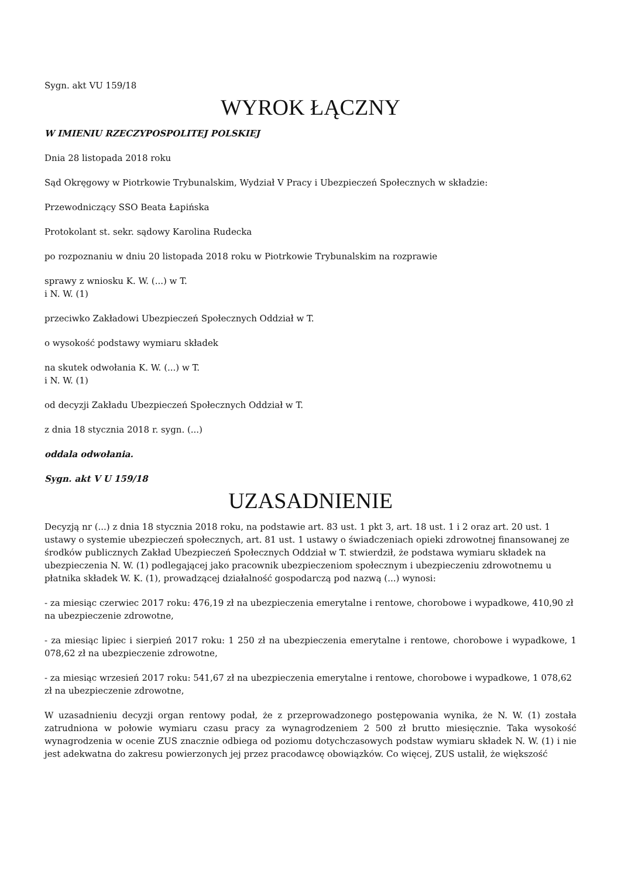Sygn. akt VU 159/18
WYROK ŁĄCZNY
W IMIENIU RZECZYPOSPOLITEJ POLSKIEJ
Dnia 28 listopada 2018 roku
Sąd Okręgowy w Piotrkowie Trybunalskim, Wydział V Pracy i Ubezpieczeń Społecznych w składzie:
Przewodniczący SSO Beata Łapińska
Protokolant st. sekr. sądowy Karolina Rudecka
po rozpoznaniu w dniu 20 listopada 2018 roku w Piotrkowie Trybunalskim na rozprawie
sprawy z wniosku K. W. (...) w T.
i N. W. (1)
przeciwko Zakładowi Ubezpieczeń Społecznych Oddział w T.
o wysokość podstawy wymiaru składek
na skutek odwołania K. W. (...) w T.
i N. W. (1)
od decyzji Zakładu Ubezpieczeń Społecznych Oddział w T.
z dnia 18 stycznia 2018 r. sygn. (...)
oddala odwołania.
Sygn. akt V U 159/18
UZASADNIENIE
Decyzją nr (...) z dnia 18 stycznia 2018 roku, na podstawie art. 83 ust. 1 pkt 3, art. 18 ust. 1 i 2 oraz art. 20 ust. 1 ustawy o systemie ubezpieczeń społecznych, art. 81 ust. 1 ustawy o świadczeniach opieki zdrowotnej finansowanej ze środków publicznych Zakład Ubezpieczeń Społecznych Oddział w T. stwierdził, że podstawa wymiaru składek na ubezpieczenia N. W. (1) podlegającej jako pracownik ubezpieczeniom społecznym i ubezpieczeniu zdrowotnemu u płatnika składek W. K. (1), prowadzącej działalność gospodarczą pod nazwą (...) wynosi:
- za miesiąc czerwiec 2017 roku: 476,19 zł na ubezpieczenia emerytalne i rentowe, chorobowe i wypadkowe, 410,90 zł na ubezpieczenie zdrowotne,
- za miesiąc lipiec i sierpień 2017 roku: 1 250 zł na ubezpieczenia emerytalne i rentowe, chorobowe i wypadkowe, 1 078,62 zł na ubezpieczenie zdrowotne,
- za miesiąc wrzesień 2017 roku: 541,67 zł na ubezpieczenia emerytalne i rentowe, chorobowe i wypadkowe, 1 078,62 zł na ubezpieczenie zdrowotne,
W uzasadnieniu decyzji organ rentowy podał, że z przeprowadzonego postępowania wynika, że N. W. (1) została zatrudniona w połowie wymiaru czasu pracy za wynagrodzeniem 2 500 zł brutto miesięcznie. Taka wysokość wynagrodzenia w ocenie ZUS znacznie odbiega od poziomu dotychczasowych podstaw wymiaru składek N. W. (1) i nie jest adekwatna do zakresu powierzonych jej przez pracodawcę obowiązków. Co więcej, ZUS ustalił, że większość